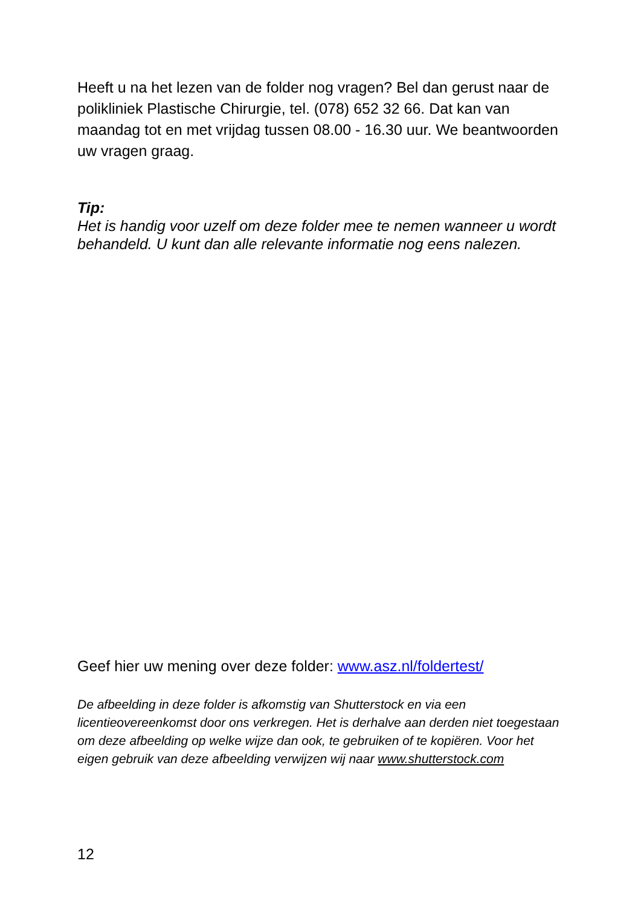Heeft u na het lezen van de folder nog vragen? Bel dan gerust naar de polikliniek Plastische Chirurgie, tel. (078) 652 32 66. Dat kan van maandag tot en met vrijdag tussen 08.00 - 16.30 uur. We beantwoorden uw vragen graag.
Tip:
Het is handig voor uzelf om deze folder mee te nemen wanneer u wordt behandeld. U kunt dan alle relevante informatie nog eens nalezen.
Geef hier uw mening over deze folder: www.asz.nl/foldertest/
De afbeelding in deze folder is afkomstig van Shutterstock en via een licentieovereenkomst door ons verkregen. Het is derhalve aan derden niet toegestaan om deze afbeelding op welke wijze dan ook, te gebruiken of te kopiëren. Voor het eigen gebruik van deze afbeelding verwijzen wij naar www.shutterstock.com
12